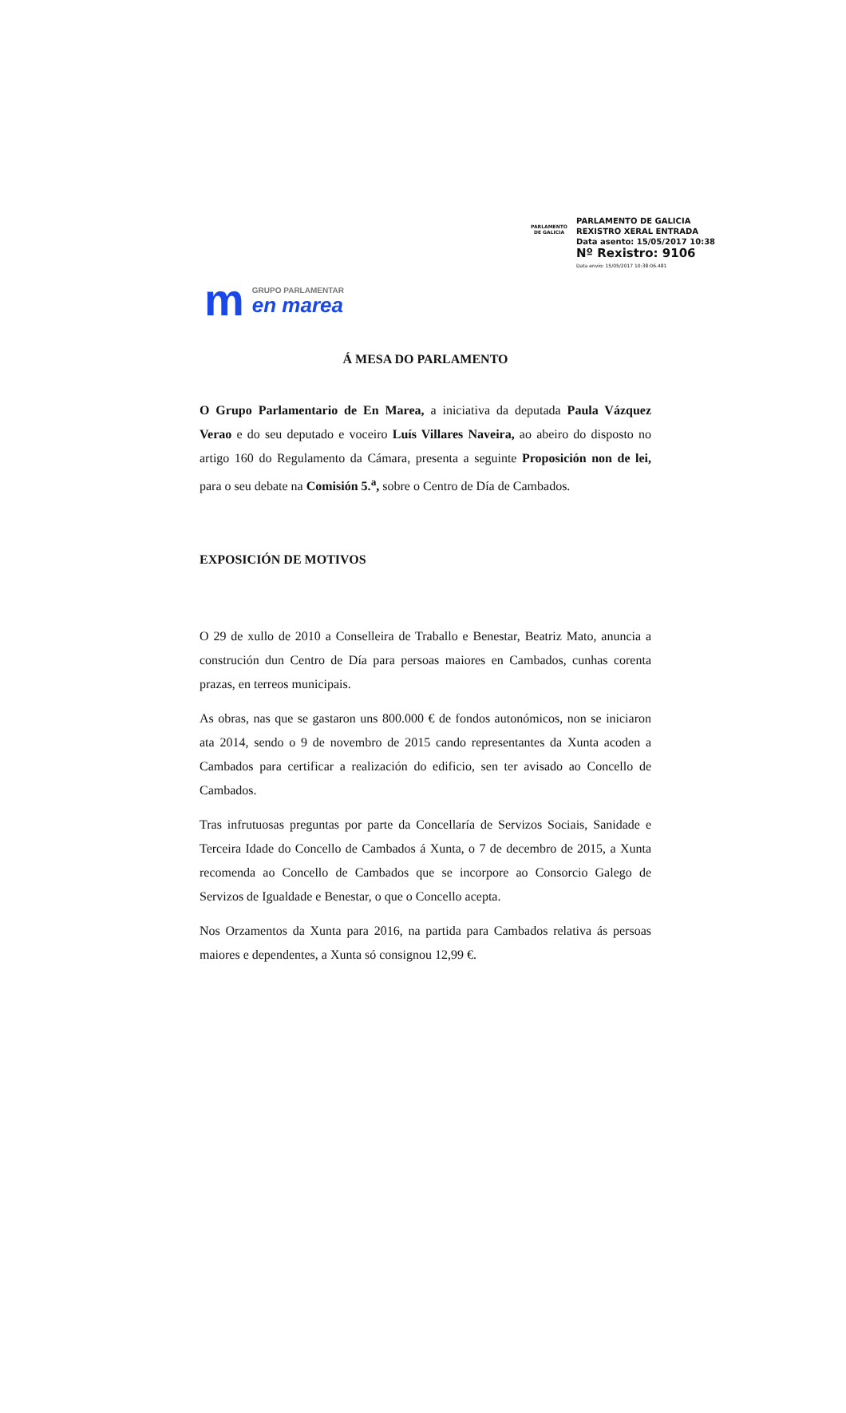PARLAMENTO
DE GALICIA
PARLAMENTO DE GALICIA
REXISTRO XERAL ENTRADA
Data asento: 15/05/2017 10:38
Nº Rexistro: 9106
Data envío: 15/05/2017 10:38:06.481
m
GRUPO PARLAMENTAR
en marea
Á MESA DO PARLAMENTO
O Grupo Parlamentario de En Marea, a iniciativa da deputada Paula Vázquez Verao e do seu deputado e voceiro Luís Villares Naveira, ao abeiro do disposto no artigo 160 do Regulamento da Cámara, presenta a seguinte Proposición non de lei, para o seu debate na Comisión 5.<sup>a</sup>, sobre o Centro de Día de Cambados.
EXPOSICIÓN DE MOTIVOS
O 29 de xullo de 2010 a Conselleira de Traballo e Benestar, Beatriz Mato, anuncia a construción dun Centro de Día para persoas maiores en Cambados, cunhas corenta prazas, en terreos municipais.
As obras, nas que se gastaron uns 800.000 € de fondos autonómicos, non se iniciaron ata 2014, sendo o 9 de novembro de 2015 cando representantes da Xunta acoden a Cambados para certificar a realización do edificio, sen ter avisado ao Concello de Cambados.
Tras infrutuosas preguntas por parte da Concellaría de Servizos Sociais, Sanidade e Terceira Idade do Concello de Cambados á Xunta, o 7 de decembro de 2015, a Xunta recomenda ao Concello de Cambados que se incorpore ao Consorcio Galego de Servizos de Igualdade e Benestar, o que o Concello acepta.
Nos Orzamentos da Xunta para 2016, na partida para Cambados relativa ás persoas maiores e dependentes, a Xunta só consignou 12,99 €.